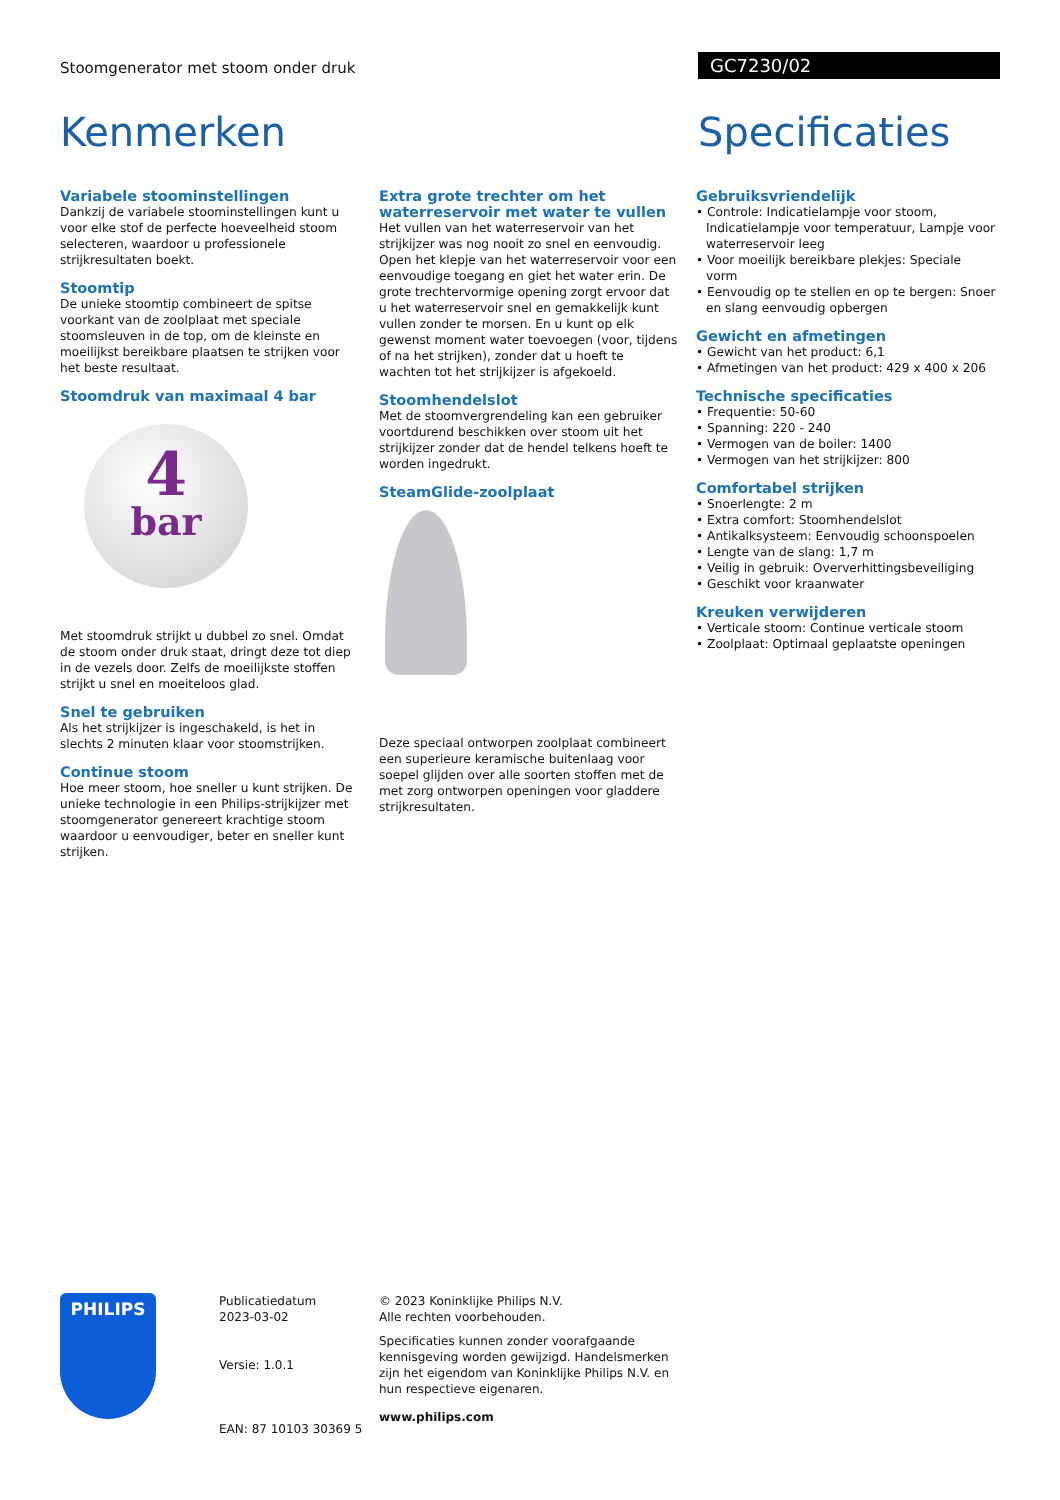Stoomgenerator met stoom onder druk
GC7230/02
Kenmerken Specificaties
Variabele stoominstellingen
Dankzij de variabele stoominstellingen kunt u voor elke stof de perfecte hoeveelheid stoom selecteren, waardoor u professionele strijkresultaten boekt.
Stoomtip
De unieke stoomtip combineert de spitse voorkant van de zoolplaat met speciale stoomsleuven in de top, om de kleinste en moeilijkst bereikbare plaatsen te strijken voor het beste resultaat.
Stoomdruk van maximaal 4 bar
4
bar
Met stoomdruk strijkt u dubbel zo snel. Omdat de stoom onder druk staat, dringt deze tot diep in de vezels door. Zelfs de moeilijkste stoffen strijkt u snel en moeiteloos glad.
Snel te gebruiken
Als het strijkijzer is ingeschakeld, is het in slechts 2 minuten klaar voor stoomstrijken.
Continue stoom
Hoe meer stoom, hoe sneller u kunt strijken. De unieke technologie in een Philips-strijkijzer met stoomgenerator genereert krachtige stoom waardoor u eenvoudiger, beter en sneller kunt strijken.
Extra grote trechter om het waterreservoir met water te vullen
Het vullen van het waterreservoir van het strijkijzer was nog nooit zo snel en eenvoudig. Open het klepje van het waterreservoir voor een eenvoudige toegang en giet het water erin. De grote trechtervormige opening zorgt ervoor dat u het waterreservoir snel en gemakkelijk kunt vullen zonder te morsen. En u kunt op elk gewenst moment water toevoegen (voor, tijdens of na het strijken), zonder dat u hoeft te wachten tot het strijkijzer is afgekoeld.
Stoomhendelslot
Met de stoomvergrendeling kan een gebruiker voortdurend beschikken over stoom uit het strijkijzer zonder dat de hendel telkens hoeft te worden ingedrukt.
SteamGlide-zoolplaat
Deze speciaal ontworpen zoolplaat combineert een superieure keramische buitenlaag voor soepel glijden over alle soorten stoffen met de met zorg ontworpen openingen voor gladdere strijkresultaten.
Gebruiksvriendelijk
• Controle: Indicatielampje voor stoom, Indicatielampje voor temperatuur, Lampje voor waterreservoir leeg
• Voor moeilijk bereikbare plekjes: Speciale vorm
• Eenvoudig op te stellen en op te bergen: Snoer en slang eenvoudig opbergen
Gewicht en afmetingen
• Gewicht van het product: 6,1
• Afmetingen van het product: 429 x 400 x 206
Technische specificaties
• Frequentie: 50-60
• Spanning: 220 - 240
• Vermogen van de boiler: 1400
• Vermogen van het strijkijzer: 800
Comfortabel strijken
• Snoerlengte: 2 m
• Extra comfort: Stoomhendelslot
• Antikalksysteem: Eenvoudig schoonspoelen
• Lengte van de slang: 1,7 m
• Veilig in gebruik: Oververhittingsbeveiliging
• Geschikt voor kraanwater
Kreuken verwijderen
• Verticale stoom: Continue verticale stoom
• Zoolplaat: Optimaal geplaatste openingen
PHILIPS
Publicatiedatum
2023-03-02
Versie: 1.0.1
EAN: 87 10103 30369 5
© 2023 Koninklijke Philips N.V.
Alle rechten voorbehouden.
Specificaties kunnen zonder voorafgaande kennisgeving worden gewijzigd. Handelsmerken zijn het eigendom van Koninklijke Philips N.V. en hun respectieve eigenaren.
www.philips.com